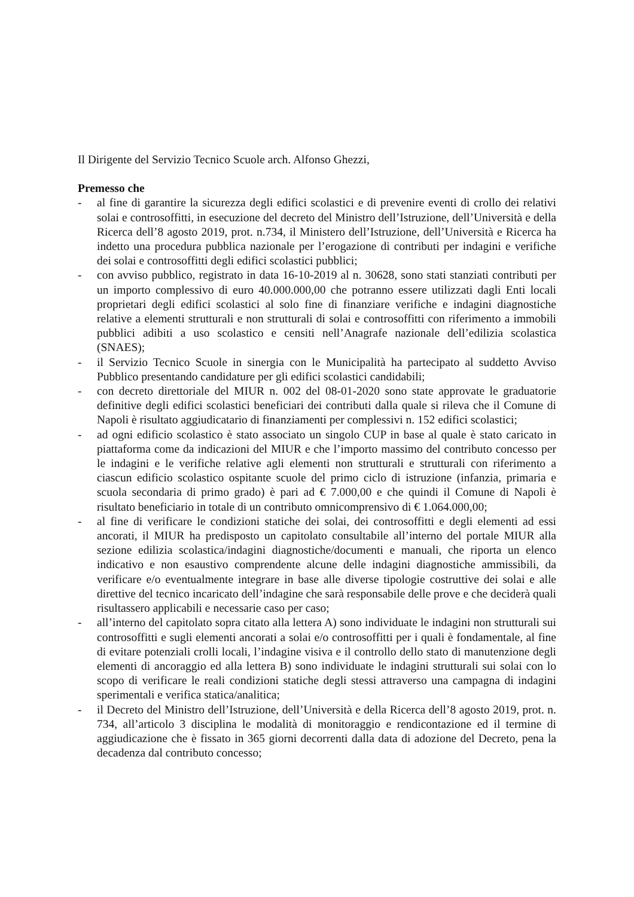Il Dirigente del Servizio Tecnico Scuole arch. Alfonso Ghezzi,
Premesso che
- al fine di garantire la sicurezza degli edifici scolastici e di prevenire eventi di crollo dei relativi solai e controsoffitti, in esecuzione del decreto del Ministro dell’Istruzione, dell’Università e della Ricerca dell’8 agosto 2019, prot. n.734, il Ministero dell’Istruzione, dell’Università e Ricerca ha indetto una procedura pubblica nazionale per l’erogazione di contributi per indagini e verifiche dei solai e controsoffitti degli edifici scolastici pubblici;
- con avviso pubblico, registrato in data 16-10-2019 al n. 30628, sono stati stanziati contributi per un importo complessivo di euro 40.000.000,00 che potranno essere utilizzati dagli Enti locali proprietari degli edifici scolastici al solo fine di finanziare verifiche e indagini diagnostiche relative a elementi strutturali e non strutturali di solai e controsoffitti con riferimento a immobili pubblici adibiti a uso scolastico e censiti nell’Anagrafe nazionale dell’edilizia scolastica (SNAES);
- il Servizio Tecnico Scuole in sinergia con le Municipalità ha partecipato al suddetto Avviso Pubblico presentando candidature per gli edifici scolastici candidabili;
- con decreto direttoriale del MIUR n. 002 del 08-01-2020 sono state approvate le graduatorie definitive degli edifici scolastici beneficiari dei contributi dalla quale si rileva che il Comune di Napoli è risultato aggiudicatario di finanziamenti per complessivi n. 152 edifici scolastici;
- ad ogni edificio scolastico è stato associato un singolo CUP in base al quale è stato caricato in piattaforma come da indicazioni del MIUR e che l’importo massimo del contributo concesso per le indagini e le verifiche relative agli elementi non strutturali e strutturali con riferimento a ciascun edificio scolastico ospitante scuole del primo ciclo di istruzione (infanzia, primaria e scuola secondaria di primo grado) è pari ad € 7.000,00 e che quindi il Comune di Napoli è risultato beneficiario in totale di un contributo omnicomprensivo di € 1.064.000,00;
- al fine di verificare le condizioni statiche dei solai, dei controsoffitti e degli elementi ad essi ancorati, il MIUR ha predisposto un capitolato consultabile all’interno del portale MIUR alla sezione edilizia scolastica/indagini diagnostiche/documenti e manuali, che riporta un elenco indicativo e non esaustivo comprendente alcune delle indagini diagnostiche ammissibili, da verificare e/o eventualmente integrare in base alle diverse tipologie costruttive dei solai e alle direttive del tecnico incaricato dell’indagine che sarà responsabile delle prove e che deciderà quali risultassero applicabili e necessarie caso per caso;
- all’interno del capitolato sopra citato alla lettera A) sono individuate le indagini non strutturali sui controsoffitti e sugli elementi ancorati a solai e/o controsoffitti per i quali è fondamentale, al fine di evitare potenziali crolli locali, l’indagine visiva e il controllo dello stato di manutenzione degli elementi di ancoraggio ed alla lettera B) sono individuate le indagini strutturali sui solai con lo scopo di verificare le reali condizioni statiche degli stessi attraverso una campagna di indagini sperimentali e verifica statica/analitica;
- il Decreto del Ministro dell’Istruzione, dell’Università e della Ricerca dell’8 agosto 2019, prot. n. 734, all’articolo 3 disciplina le modalità di monitoraggio e rendicontazione ed il termine di aggiudicazione che è fissato in 365 giorni decorrenti dalla data di adozione del Decreto, pena la decadenza dal contributo concesso;